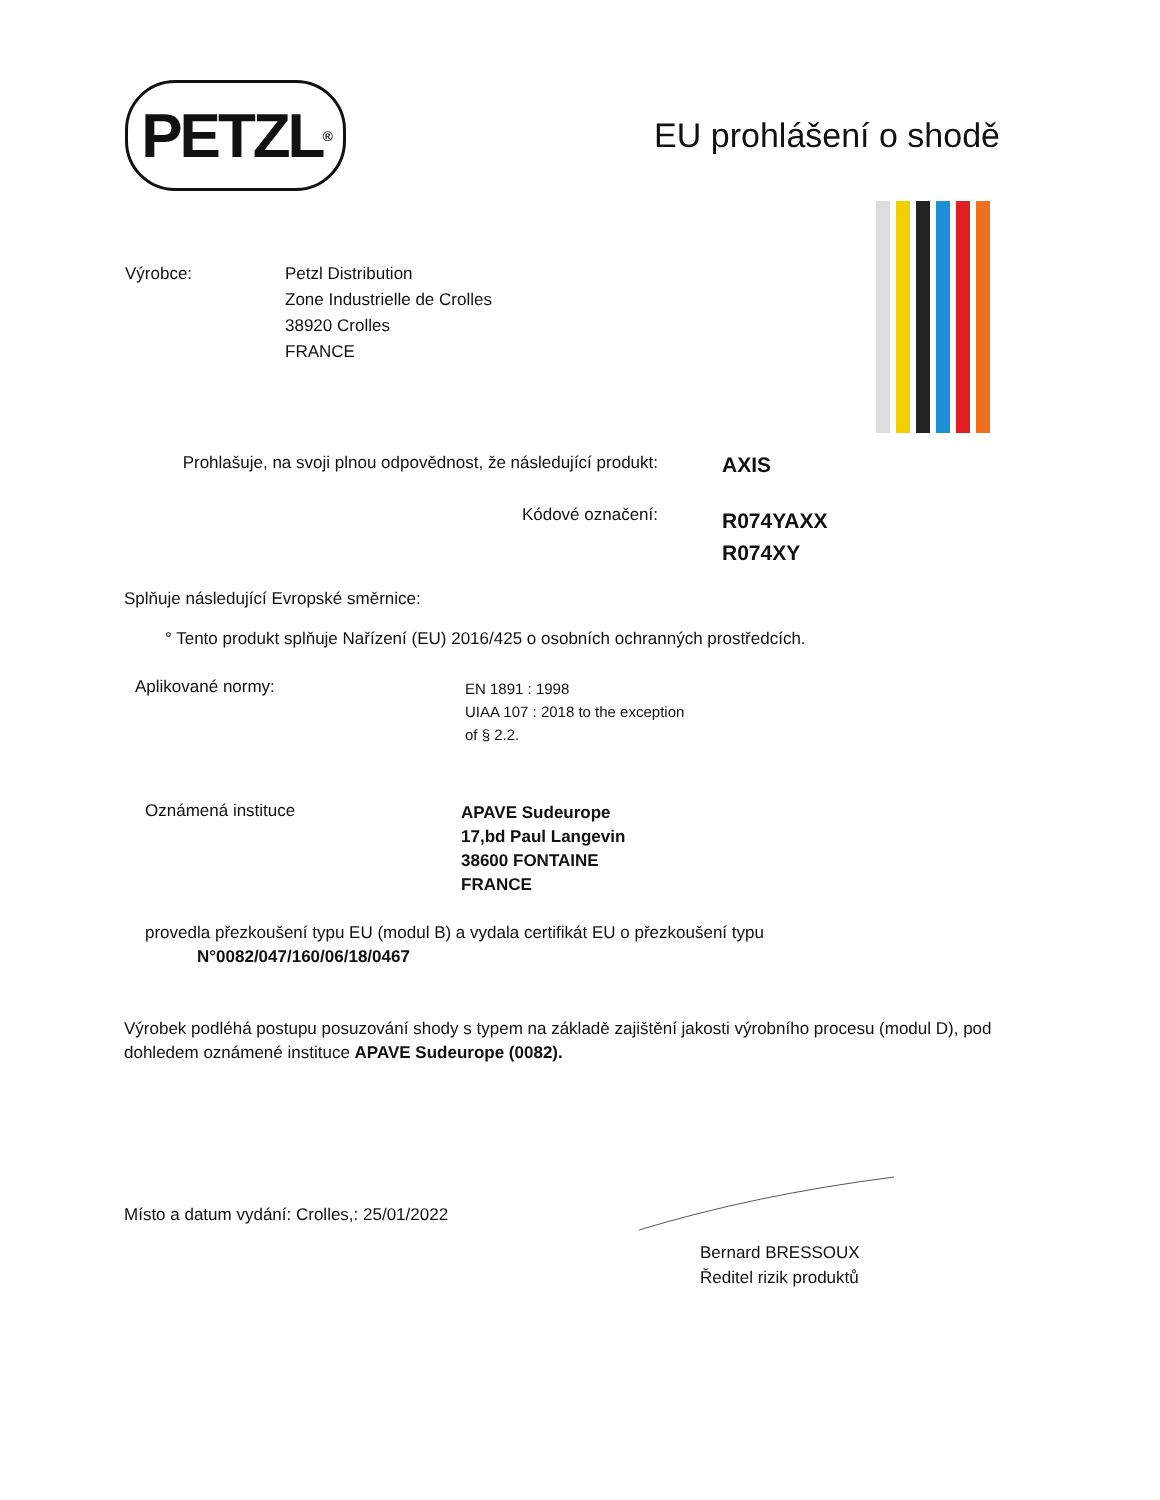PETZL<sup>®</sup>
EU prohlášení o shodě
Výrobce: Petzl Distribution
Zone Industrielle de Crolles
38920 Crolles
FRANCE
Prohlašuje, na svoji plnou odpovědnost, že následující produkt:
AXIS
Kódové označení:
R074YAXX
R074XY
Splňuje následující Evropské směrnice:
° Tento produkt splňuje Nařízení (EU) 2016/425 o osobních ochranných prostředcích.
Aplikované normy:
EN 1891 : 1998
UIAA 107 : 2018 to the exception
of § 2.2.
Oznámená instituce
APAVE Sudeurope
17,bd Paul Langevin
38600 FONTAINE
FRANCE
provedla přezkoušení typu EU (modul B) a vydala certifikát EU o přezkoušení typu
N°0082/047/160/06/18/0467
Výrobek podléhá postupu posuzování shody s typem na základě zajištění jakosti výrobního procesu (modul D), pod dohledem oznámené instituce APAVE Sudeurope (0082).
Místo a datum vydání: Crolles,: 25/01/2022
Bernard BRESSOUX
Ředitel rizik produktů